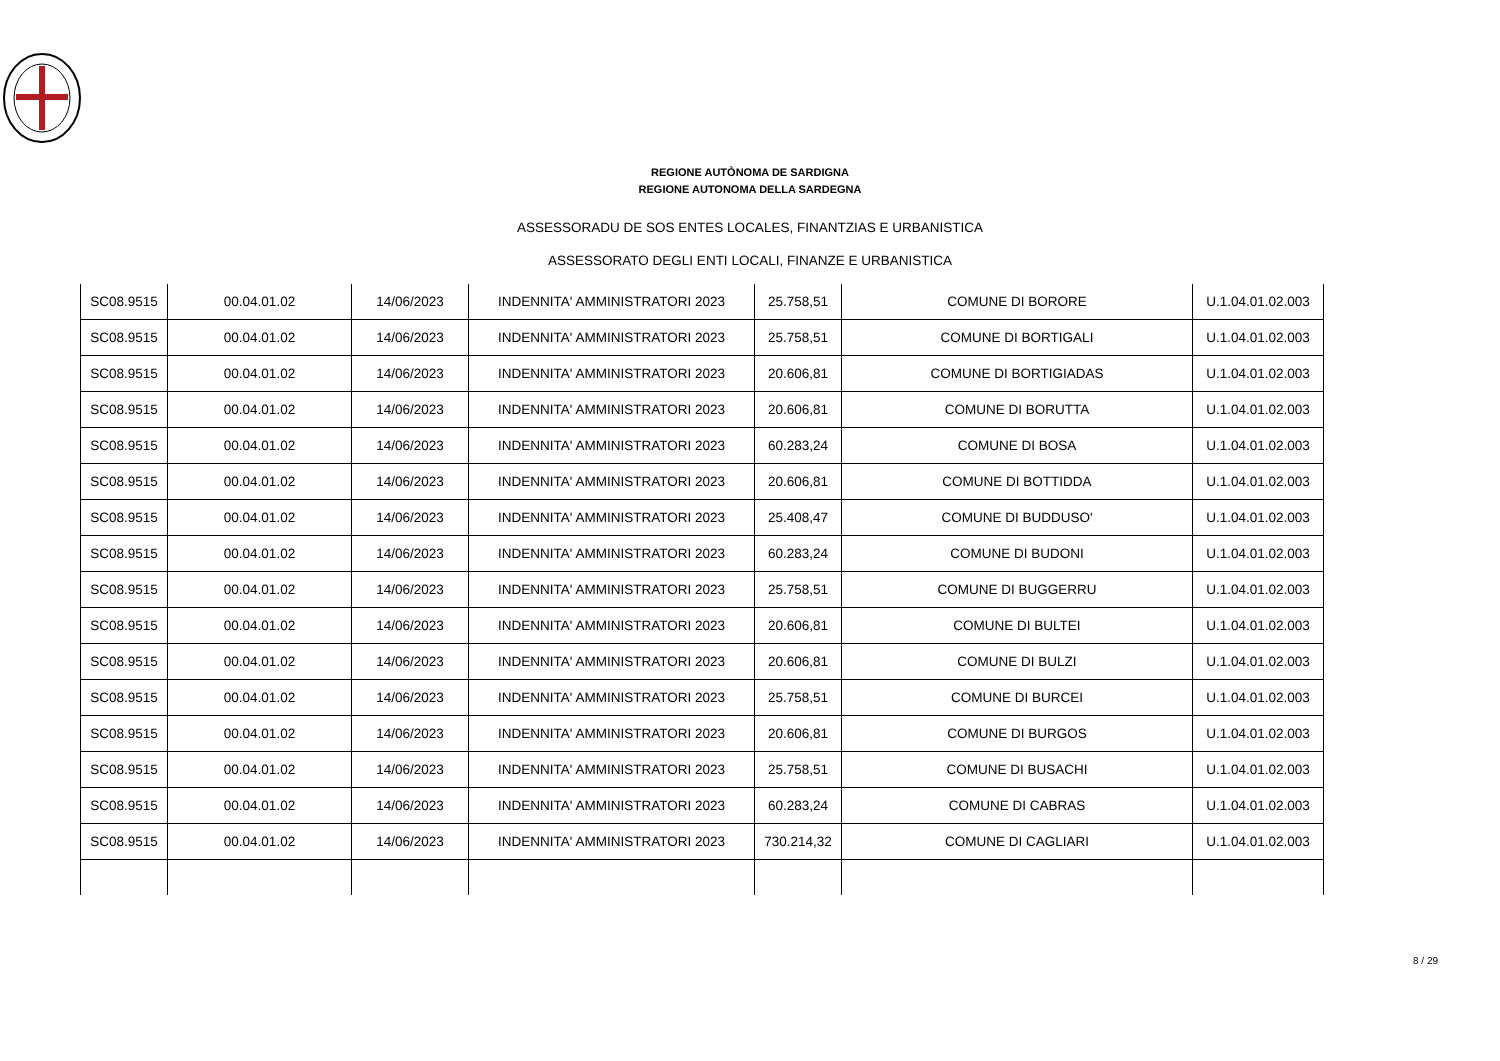REGIONE AUTÒNOMA DE SARDIGNA
REGIONE AUTONOMA DELLA SARDEGNA
ASSESSORADU DE SOS ENTES LOCALES, FINANTZIAS E URBANISTICA
ASSESSORATO DEGLI ENTI LOCALI, FINANZE E URBANISTICA
| SC08.9515 | 00.04.01.02 | 14/06/2023 | INDENNITA' AMMINISTRATORI 2023 | 25.758,51 | COMUNE DI BORORE | U.1.04.01.02.003 |
| SC08.9515 | 00.04.01.02 | 14/06/2023 | INDENNITA' AMMINISTRATORI 2023 | 25.758,51 | COMUNE DI BORTIGALI | U.1.04.01.02.003 |
| SC08.9515 | 00.04.01.02 | 14/06/2023 | INDENNITA' AMMINISTRATORI 2023 | 20.606,81 | COMUNE DI BORTIGIADAS | U.1.04.01.02.003 |
| SC08.9515 | 00.04.01.02 | 14/06/2023 | INDENNITA' AMMINISTRATORI 2023 | 20.606,81 | COMUNE DI BORUTTA | U.1.04.01.02.003 |
| SC08.9515 | 00.04.01.02 | 14/06/2023 | INDENNITA' AMMINISTRATORI 2023 | 60.283,24 | COMUNE DI BOSA | U.1.04.01.02.003 |
| SC08.9515 | 00.04.01.02 | 14/06/2023 | INDENNITA' AMMINISTRATORI 2023 | 20.606,81 | COMUNE DI BOTTIDDA | U.1.04.01.02.003 |
| SC08.9515 | 00.04.01.02 | 14/06/2023 | INDENNITA' AMMINISTRATORI 2023 | 25.408,47 | COMUNE DI BUDDUSO' | U.1.04.01.02.003 |
| SC08.9515 | 00.04.01.02 | 14/06/2023 | INDENNITA' AMMINISTRATORI 2023 | 60.283,24 | COMUNE DI BUDONI | U.1.04.01.02.003 |
| SC08.9515 | 00.04.01.02 | 14/06/2023 | INDENNITA' AMMINISTRATORI 2023 | 25.758,51 | COMUNE DI BUGGERRU | U.1.04.01.02.003 |
| SC08.9515 | 00.04.01.02 | 14/06/2023 | INDENNITA' AMMINISTRATORI 2023 | 20.606,81 | COMUNE DI BULTEI | U.1.04.01.02.003 |
| SC08.9515 | 00.04.01.02 | 14/06/2023 | INDENNITA' AMMINISTRATORI 2023 | 20.606,81 | COMUNE DI BULZI | U.1.04.01.02.003 |
| SC08.9515 | 00.04.01.02 | 14/06/2023 | INDENNITA' AMMINISTRATORI 2023 | 25.758,51 | COMUNE DI BURCEI | U.1.04.01.02.003 |
| SC08.9515 | 00.04.01.02 | 14/06/2023 | INDENNITA' AMMINISTRATORI 2023 | 20.606,81 | COMUNE DI BURGOS | U.1.04.01.02.003 |
| SC08.9515 | 00.04.01.02 | 14/06/2023 | INDENNITA' AMMINISTRATORI 2023 | 25.758,51 | COMUNE DI BUSACHI | U.1.04.01.02.003 |
| SC08.9515 | 00.04.01.02 | 14/06/2023 | INDENNITA' AMMINISTRATORI 2023 | 60.283,24 | COMUNE DI CABRAS | U.1.04.01.02.003 |
| SC08.9515 | 00.04.01.02 | 14/06/2023 | INDENNITA' AMMINISTRATORI 2023 | 730.214,32 | COMUNE DI CAGLIARI | U.1.04.01.02.003 |
8 / 29